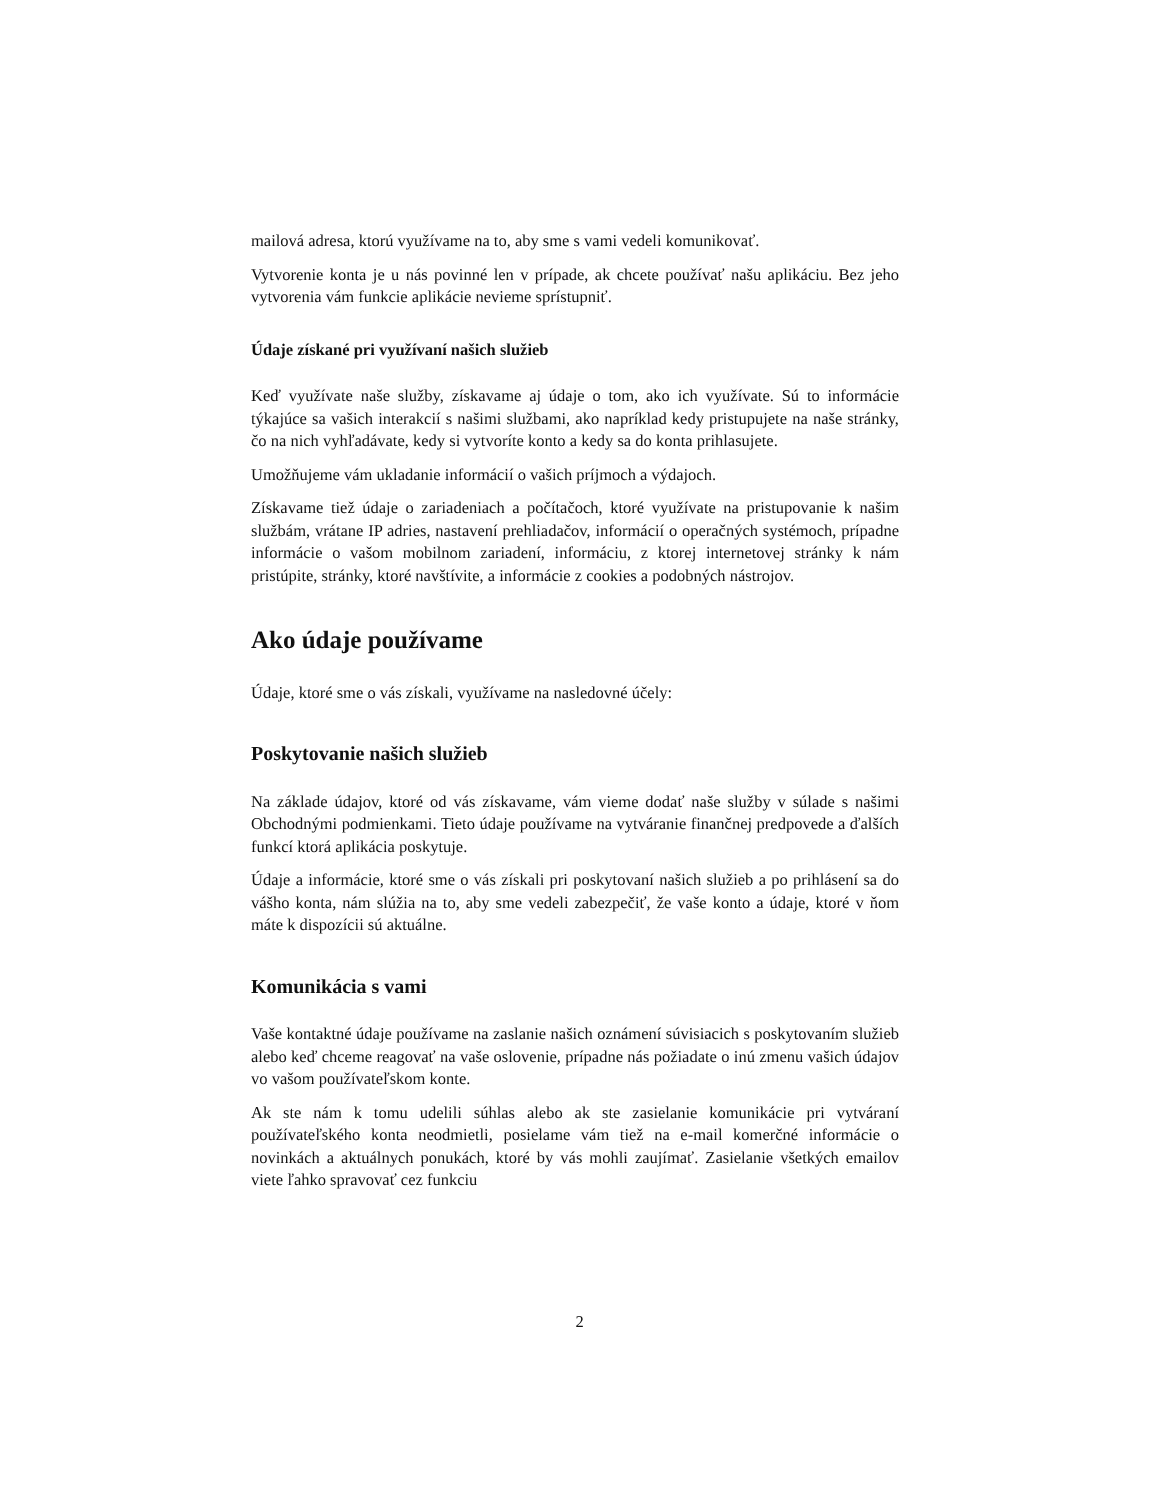mailová adresa, ktorú využívame na to, aby sme s vami vedeli komunikovať.
Vytvorenie konta je u nás povinné len v prípade, ak chcete používať našu aplikáciu. Bez jeho vytvorenia vám funkcie aplikácie nevieme sprístupniť.
Údaje získané pri využívaní našich služieb
Keď využívate naše služby, získavame aj údaje o tom, ako ich využívate. Sú to informácie týkajúce sa vašich interakcií s našimi službami, ako napríklad kedy pristupujete na naše stránky, čo na nich vyhľadávate, kedy si vytvoríte konto a kedy sa do konta prihlasujete.
Umožňujeme vám ukladanie informácií o vašich príjmoch a výdajoch.
Získavame tiež údaje o zariadeniach a počítačoch, ktoré využívate na pristupovanie k našim službám, vrátane IP adries, nastavení prehliadačov, informácií o operačných systémoch, prípadne informácie o vašom mobilnom zariadení, informáciu, z ktorej internetovej stránky k nám pristúpite, stránky, ktoré navštívite, a informácie z cookies a podobných nástrojov.
Ako údaje používame
Údaje, ktoré sme o vás získali, využívame na nasledovné účely:
Poskytovanie našich služieb
Na základe údajov, ktoré od vás získavame, vám vieme dodať naše služby v súlade s našimi Obchodnými podmienkami. Tieto údaje používame na vytváranie finančnej predpovede a ďalších funkcí ktorá aplikácia poskytuje.
Údaje a informácie, ktoré sme o vás získali pri poskytovaní našich služieb a po prihlásení sa do vášho konta, nám slúžia na to, aby sme vedeli zabezpečiť, že vaše konto a údaje, ktoré v ňom máte k dispozícii sú aktuálne.
Komunikácia s vami
Vaše kontaktné údaje používame na zaslanie našich oznámení súvisiacich s poskytovaním služieb alebo keď chceme reagovať na vaše oslovenie, prípadne nás požiadate o inú zmenu vašich údajov vo vašom používateľskom konte.
Ak ste nám k tomu udelili súhlas alebo ak ste zasielanie komunikácie pri vytváraní používateľského konta neodmietli, posielame vám tiež na e-mail komerčné informácie o novinkách a aktuálnych ponukách, ktoré by vás mohli zaujímať. Zasielanie všetkých emailov viete ľahko spravovať cez funkciu
2